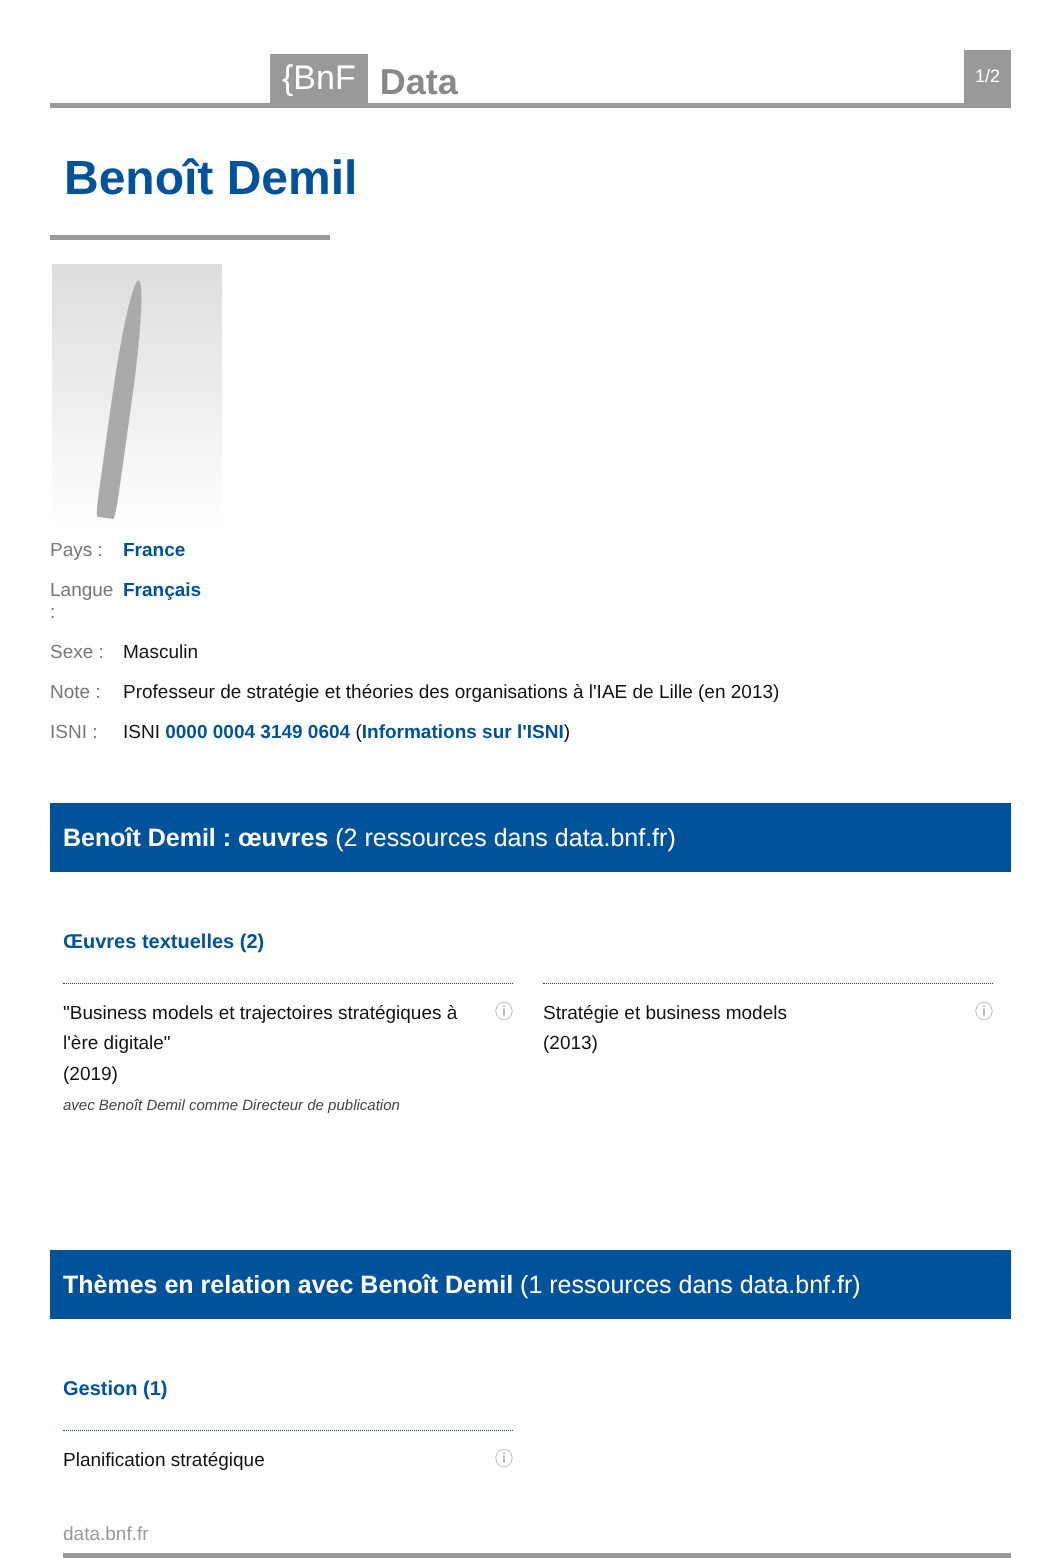{BnF
Data
1/2
Benoît Demil
Pays : France
Langue : Français
Sexe : Masculin
Note : Professeur de stratégie et théories des organisations à l'IAE de Lille (en 2013)
ISNI : ISNI 0000 0004 3149 0604 (Informations sur l'ISNI)
Benoît Demil : œuvres (2 ressources dans data.bnf.fr)
Œuvres textuelles (2)
"Business models et trajectoires stratégiques à l'ère digitale"
(2019)
avec Benoît Demil comme Directeur de publication
ⓘ
Stratégie et business models
(2013)
ⓘ
Thèmes en relation avec Benoît Demil (1 ressources dans data.bnf.fr)
Gestion (1)
Planification stratégique ⓘ
data.bnf.fr